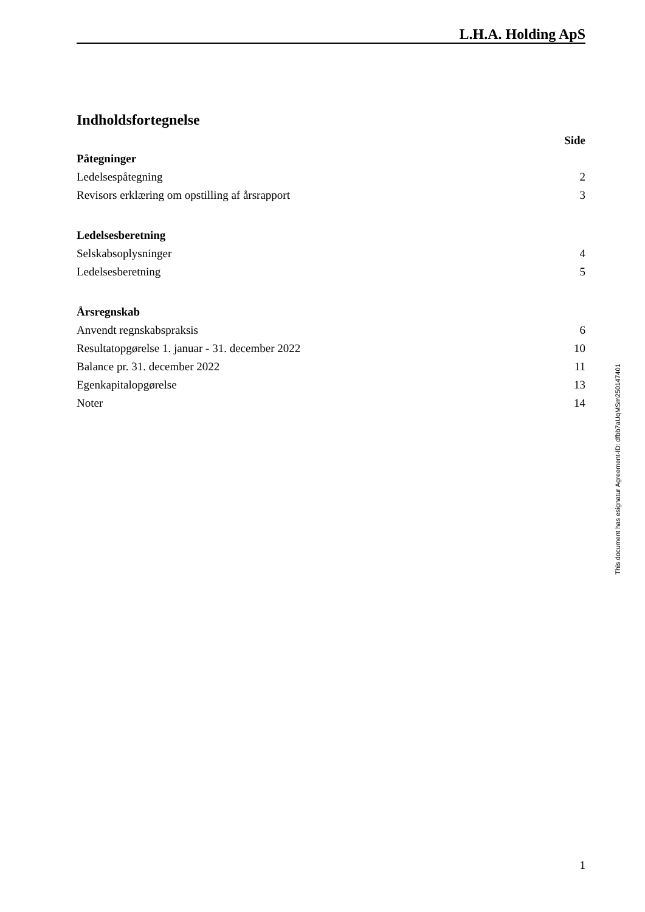L.H.A. Holding ApS
Indholdsfortegnelse
Side
Påtegninger
Ledelsespåtegning 2
Revisors erklæring om opstilling af årsrapport 3
Ledelsesberetning
Selskabsoplysninger 4
Ledelsesberetning 5
Årsregnskab
Anvendt regnskabspraksis 6
Resultatopgørelse 1. januar - 31. december 2022 10
Balance pr. 31. december 2022 11
Egenkapitalopgørelse 13
Noter 14
This document has esignatur Agreement-ID: dfbb7aUqMSm250147401
1